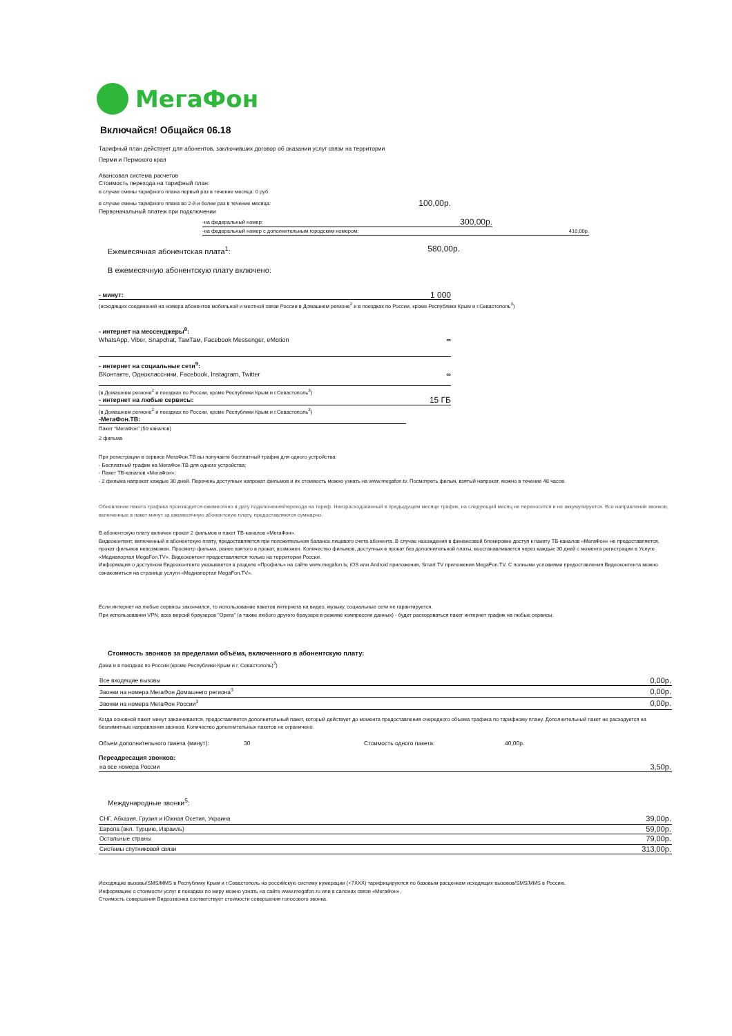МегаФон
Включайся! Общайся 06.18
Тарифный план действует для абонентов, заключивших договор об оказании услуг связи на территории
Перми и Пермского края
Авансовая система расчетов
Стоимость перехода на тарифный план:
в случае смены тарифного плана первый раз в течение месяца: 0 руб.
в случае смены тарифного плана во 2-й и более раз в течение месяца: 100,00р.
Первоначальный платеж при подключении
-на федеральный номер: 300,00р.
-на федеральный номер с дополнительным городским номером: 410,00р.
Ежемесячная абонентская плата<sup>1</sup>: 580,00р.
В ежемесячную абонентскую плату включено:
- минут: 1 000
(исходящих соединений на номера абонентов мобильной и местной связи России в Домашнем регионе<sup>2</sup> и в поездках по России, кроме Республики Крым и г.Севастополь<sup>3</sup>)
- интернет на мессенджеры<sup>8</sup>:
WhatsApp, Viber, Snapchat, ТамТам, Facebook Messenger, eMotion ∞
- интернет на социальные сети<sup>9</sup>:
ВКонтакте, Одноклассники, Facebook, Instagram, Twitter ∞
(в Домашнем регионе<sup>2</sup> и поездках по России, кроме Республики Крым и г.Севастополь<sup>3</sup>)
- интернет на любые сервисы: 15 ГБ
(в Домашнем регионе<sup>2</sup> и поездках по России, кроме Республики Крым и г.Севастополь<sup>3</sup>)
-МегаФон.ТВ:
Пакет "МегаФон" (50 каналов)
2 фильма
При регистрации в сервисе МегаФон.ТВ вы получаете бесплатный трафик для одного устройства:
- Бесплатный трафик на МегаФон.ТВ для одного устройства;
- Пакет ТВ-каналов «МегаФон»;
- 2 фильма напрокат каждые 30 дней. Перечень доступных напрокат фильмов и их стоимость можно узнать на www.megafon.tv. Посмотреть фильм, взятый напрокат, можно в течение 48 часов.
Обновление пакета трафика производится ежемесячно в дату подключения/перехода на тариф. Неизрасходованный в предыдущем месяце трафик, на следующий месяц не переносится и не аккумулируется. Все направления звонков, включенные в пакет минут за ежемесячную абонентскую плату, предоставляются суммарно.
В абонентскую плату включен прокат 2 фильмов и пакет ТВ-каналов «МегаФон».
Видеоконтент, включенный в абонентскую плату, предоставляется при положительном балансе лицевого счета абонента. В случае нахождения в финансовой блокировке доступ к пакету ТВ-каналов «МегаФон» не предоставляется, прокат фильмов невозможен. Просмотр фильма, ранее взятого в прокат, возможен. Количество фильмов, доступных в прокат без дополнительной платы, восстанавливается через каждые 30 дней с момента регистрации в Услуге «Медиапортал MegaFon.TV». Видеоконтент предоставляется только на территории России.
Информация о доступном Видеоконтенте указывается в разделе «Профиль» на сайте www.megafon.tv, iOS или Android приложения, Smart TV приложения MegaFon.TV. С полными условиями предоставления Видеоконтента можно ознакомиться на странице услуги «Медиапортал MegaFon.TV».
Если интернет на любые сервисы закончился, то использование пакетов интернета на видео, музыку, социальные сети не гарантируется.
При использовании VPN, всех версий браузеров "Opera" (а также любого другого браузера в режиме компрессии данных) - будет расходоваться пакет интернет трафик на любые сервисы.
Стоимость звонков за пределами объёма, включенного в абонентскую плату:
Дома и в поездках по России (кроме Республики Крым и г. Севастополь)<sup>3</sup>)
| Все входящие вызовы | 0,00р. |
| Звонки на номера МегаФон Домашнего региона<sup>3</sup> | 0,00р. |
| Звонки на номера МегаФон России<sup>3</sup> | 0,00р. |
Когда основной пакет минут заканчивается, предоставляется дополнительный пакет, который действует до момента предоставления очередного объема трафика по тарифному плану. Дополнительный пакет не расходуется на безлимитные направления звонков. Количество дополнительных пакетов не ограничено.
Объем дополнительного пакета (минут): 30 Стоимость одного пакета: 40,00р.
Переадресация звонков:
| на все номера России | 3,50р. |
Международные звонки<sup>5</sup>:
| СНГ, Абхазия, Грузия и Южная Осетия, Украина | 39,00р. |
| Европа (вкл. Турцию, Израиль) | 59,00р. |
| Остальные страны | 79,00р. |
| Системы спутниковой связи | 313,00р. |
Исходящие вызовы/SMS/MMS в Республику Крым и г.Севастополь на российскую систему нумерации (+7ХХХ) тарифицируются по базовым расценкам исходящих вызовов/SMS/MMS в Россию.
Информацию о стоимости услуг в поездках по миру можно узнать на сайте www.megafon.ru или в салонах связи «МегаФон».
Стоимость совершения Видеозвонка соответствует стоимости совершения голосового звонка.